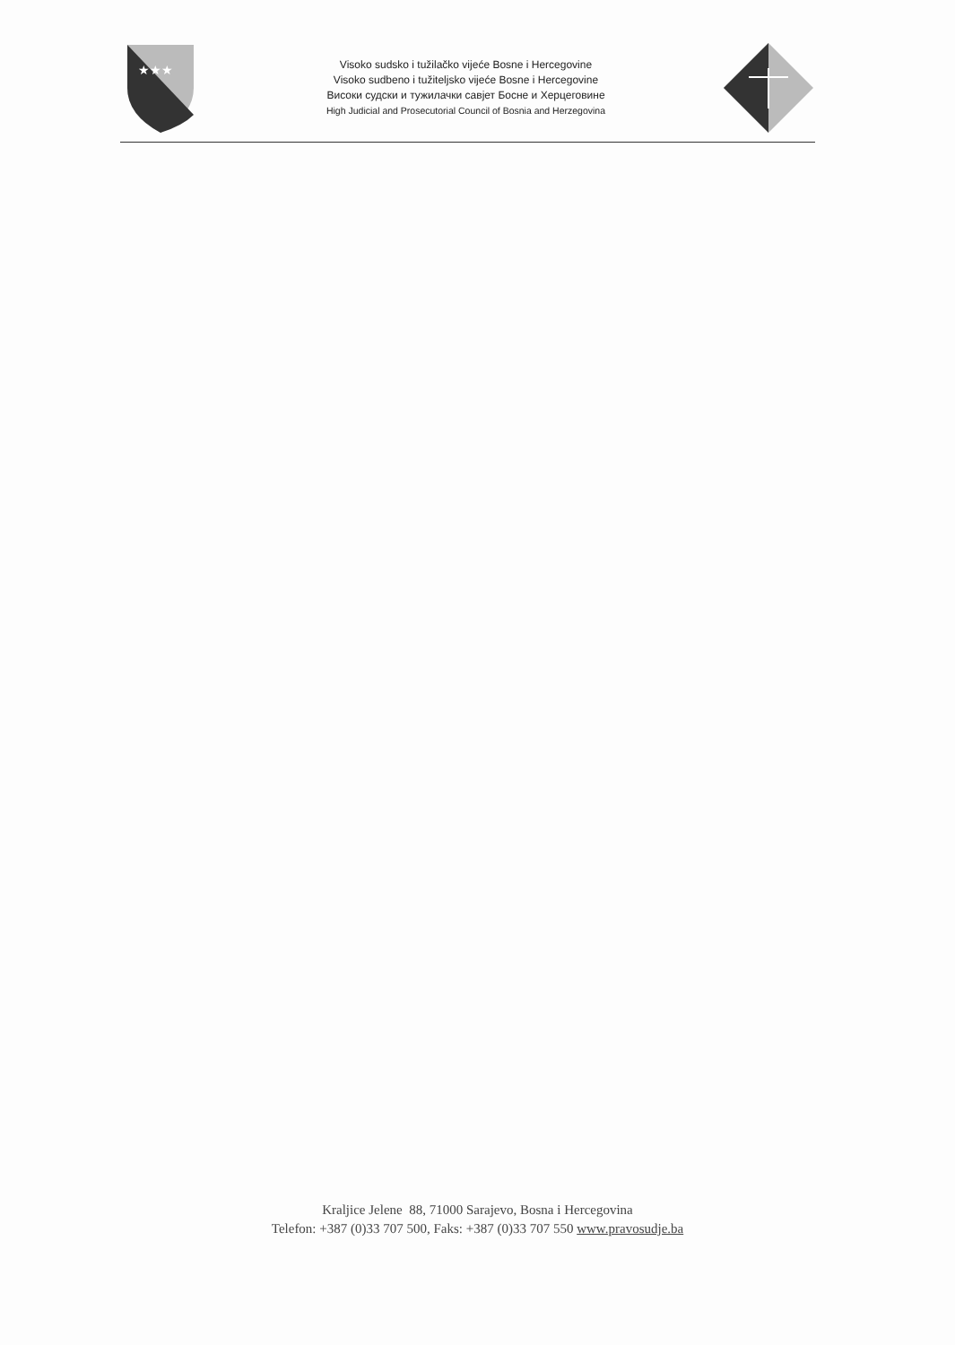★★★
Visoko sudsko i tužilačko vijeće Bosne i Hercegovine
Visoko sudbeno i tužiteljsko vijeće Bosne i Hercegovine
Високи судски и тужилачки савјет Босне и Херцеговине
High Judicial and Prosecutorial Council of Bosnia and Herzegovina
Kraljice Jelene 88, 71000 Sarajevo, Bosna i Hercegovina
Telefon: +387 (0)33 707 500, Faks: +387 (0)33 707 550 www.pravosudje.ba